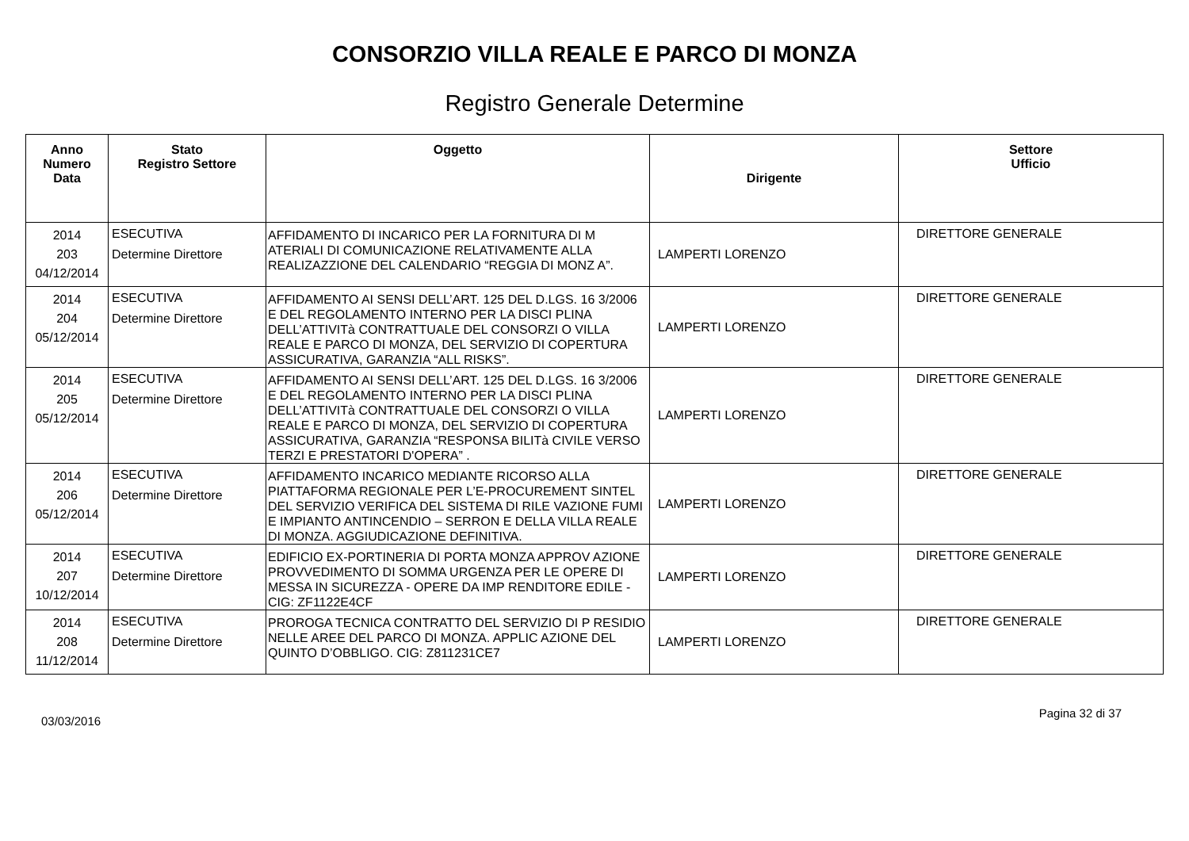CONSORZIO VILLA REALE E PARCO DI MONZA
Registro Generale Determine
| Anno Numero Data | Stato Registro Settore | Oggetto | Dirigente | Settore Ufficio |
| --- | --- | --- | --- | --- |
| 2014 203 04/12/2014 | ESECUTIVA Determine Direttore | AFFIDAMENTO DI INCARICO PER LA FORNITURA DI M ATERIALI DI COMUNICAZIONE RELATIVAMENTE ALLA REALIZAZZIONE DEL CALENDARIO “REGGIA DI MONZ A”. | LAMPERTI LORENZO | DIRETTORE GENERALE |
| 2014 204 05/12/2014 | ESECUTIVA Determine Direttore | AFFIDAMENTO AI SENSI DELL’ART. 125 DEL D.LGS. 16 3/2006 E DEL REGOLAMENTO INTERNO PER LA DISCI PLINA DELL’ATTIVITà CONTRATTUALE DEL CONSORZI O VILLA REALE E PARCO DI MONZA, DEL SERVIZIO DI COPERTURA ASSICURATIVA, GARANZIA “ALL RISKS”. | LAMPERTI LORENZO | DIRETTORE GENERALE |
| 2014 205 05/12/2014 | ESECUTIVA Determine Direttore | AFFIDAMENTO AI SENSI DELL’ART. 125 DEL D.LGS. 16 3/2006 E DEL REGOLAMENTO INTERNO PER LA DISCI PLINA DELL’ATTIVITà CONTRATTUALE DEL CONSORZI O VILLA REALE E PARCO DI MONZA, DEL SERVIZIO DI COPERTURA ASSICURATIVA, GARANZIA “RESPONSA BILITà CIVILE VERSO TERZI E PRESTATORI D'OPERA” . | LAMPERTI LORENZO | DIRETTORE GENERALE |
| 2014 206 05/12/2014 | ESECUTIVA Determine Direttore | AFFIDAMENTO INCARICO MEDIANTE RICORSO ALLA PIATTAFORMA REGIONALE PER L’E-PROCUREMENT SINTEL DEL SERVIZIO VERIFICA DEL SISTEMA DI RILE VAZIONE FUMI E IMPIANTO ANTINCENDIO – SERRON E DELLA VILLA REALE DI MONZA. AGGIUDICAZIONE DEFINITIVA. | LAMPERTI LORENZO | DIRETTORE GENERALE |
| 2014 207 10/12/2014 | ESECUTIVA Determine Direttore | EDIFICIO EX-PORTINERIA DI PORTA MONZA APPROV AZIONE PROVVEDIMENTO DI SOMMA URGENZA PER LE OPERE DI MESSA IN SICUREZZA - OPERE DA IMP RENDITORE EDILE - CIG: ZF1122E4CF | LAMPERTI LORENZO | DIRETTORE GENERALE |
| 2014 208 11/12/2014 | ESECUTIVA Determine Direttore | PROROGA TECNICA CONTRATTO DEL SERVIZIO DI P RESIDIO NELLE AREE DEL PARCO DI MONZA. APPLIC AZIONE DEL QUINTO D’OBBLIGO. CIG: Z811231CE7 | LAMPERTI LORENZO | DIRETTORE GENERALE |
03/03/2016 Pagina 32 di 37